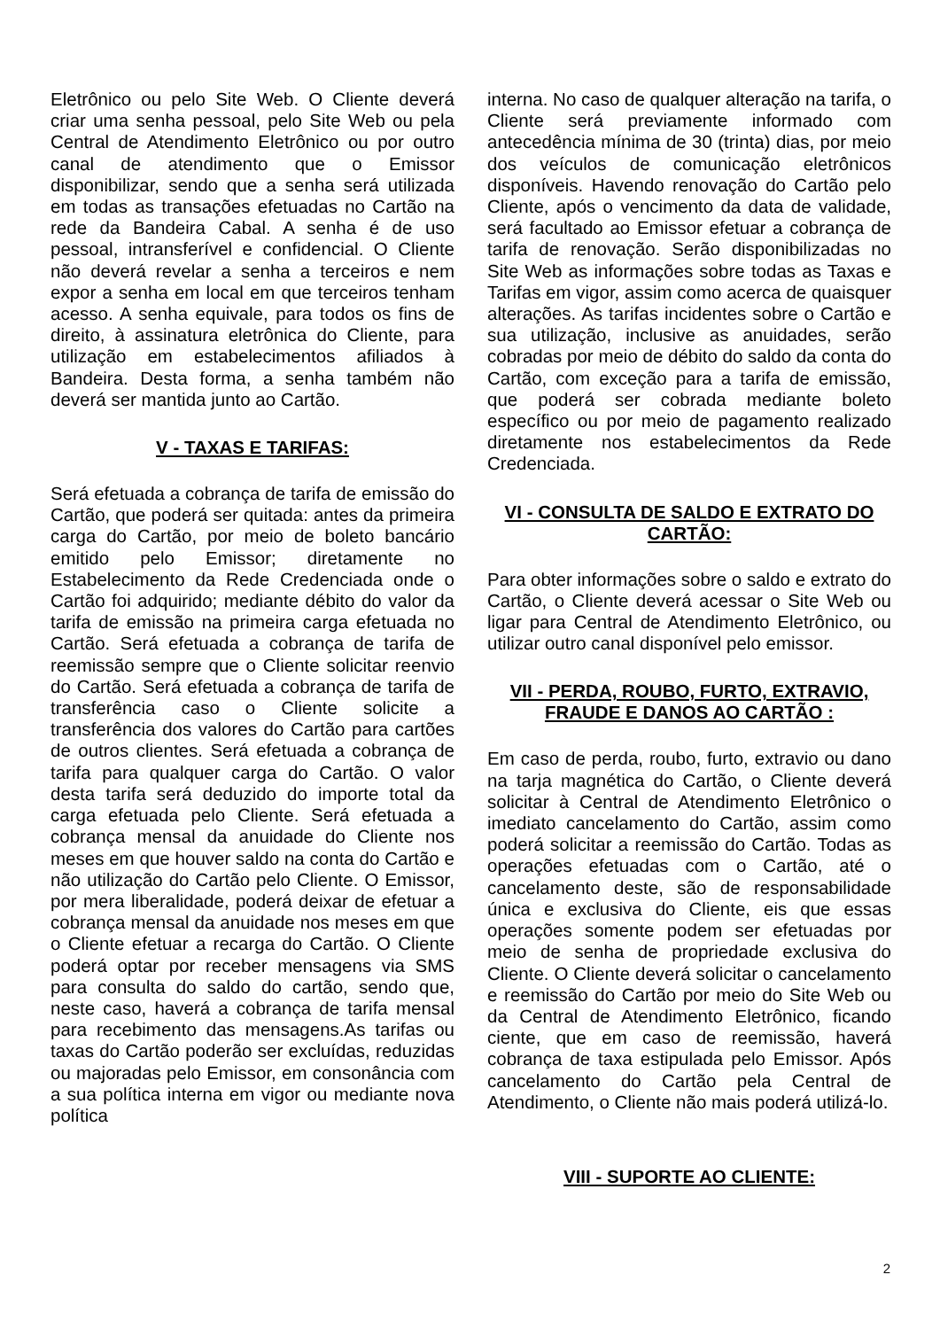Eletrônico ou pelo Site Web. O Cliente deverá criar uma senha pessoal, pelo Site Web ou pela Central de Atendimento Eletrônico ou por outro canal de atendimento que o Emissor disponibilizar, sendo que a senha será utilizada em todas as transações efetuadas no Cartão na rede da Bandeira Cabal. A senha é de uso pessoal, intransferível e confidencial. O Cliente não deverá revelar a senha a terceiros e nem expor a senha em local em que terceiros tenham acesso. A senha equivale, para todos os fins de direito, à assinatura eletrônica do Cliente, para utilização em estabelecimentos afiliados à Bandeira. Desta forma, a senha também não deverá ser mantida junto ao Cartão.
V - TAXAS E TARIFAS:
Será efetuada a cobrança de tarifa de emissão do Cartão, que poderá ser quitada: antes da primeira carga do Cartão, por meio de boleto bancário emitido pelo Emissor; diretamente no Estabelecimento da Rede Credenciada onde o Cartão foi adquirido; mediante débito do valor da tarifa de emissão na primeira carga efetuada no Cartão. Será efetuada a cobrança de tarifa de reemissão sempre que o Cliente solicitar reenvio do Cartão. Será efetuada a cobrança de tarifa de transferência caso o Cliente solicite a transferência dos valores do Cartão para cartões de outros clientes. Será efetuada a cobrança de tarifa para qualquer carga do Cartão. O valor desta tarifa será deduzido do importe total da carga efetuada pelo Cliente. Será efetuada a cobrança mensal da anuidade do Cliente nos meses em que houver saldo na conta do Cartão e não utilização do Cartão pelo Cliente. O Emissor, por mera liberalidade, poderá deixar de efetuar a cobrança mensal da anuidade nos meses em que o Cliente efetuar a recarga do Cartão. O Cliente poderá optar por receber mensagens via SMS para consulta do saldo do cartão, sendo que, neste caso, haverá a cobrança de tarifa mensal para recebimento das mensagens.As tarifas ou taxas do Cartão poderão ser excluídas, reduzidas ou majoradas pelo Emissor, em consonância com a sua política interna em vigor ou mediante nova política
interna. No caso de qualquer alteração na tarifa, o Cliente será previamente informado com antecedência mínima de 30 (trinta) dias, por meio dos veículos de comunicação eletrônicos disponíveis. Havendo renovação do Cartão pelo Cliente, após o vencimento da data de validade, será facultado ao Emissor efetuar a cobrança de tarifa de renovação. Serão disponibilizadas no Site Web as informações sobre todas as Taxas e Tarifas em vigor, assim como acerca de quaisquer alterações. As tarifas incidentes sobre o Cartão e sua utilização, inclusive as anuidades, serão cobradas por meio de débito do saldo da conta do Cartão, com exceção para a tarifa de emissão, que poderá ser cobrada mediante boleto específico ou por meio de pagamento realizado diretamente nos estabelecimentos da Rede Credenciada.
VI - CONSULTA DE SALDO E EXTRATO DO CARTÃO:
Para obter informações sobre o saldo e extrato do Cartão, o Cliente deverá acessar o Site Web ou ligar para Central de Atendimento Eletrônico, ou utilizar outro canal disponível pelo emissor.
VII - PERDA, ROUBO, FURTO, EXTRAVIO, FRAUDE E DANOS AO CARTÃO :
Em caso de perda, roubo, furto, extravio ou dano na tarja magnética do Cartão, o Cliente deverá solicitar à Central de Atendimento Eletrônico o imediato cancelamento do Cartão, assim como poderá solicitar a reemissão do Cartão. Todas as operações efetuadas com o Cartão, até o cancelamento deste, são de responsabilidade única e exclusiva do Cliente, eis que essas operações somente podem ser efetuadas por meio de senha de propriedade exclusiva do Cliente. O Cliente deverá solicitar o cancelamento e reemissão do Cartão por meio do Site Web ou da Central de Atendimento Eletrônico, ficando ciente, que em caso de reemissão, haverá cobrança de taxa estipulada pelo Emissor. Após cancelamento do Cartão pela Central de Atendimento, o Cliente não mais poderá utilizá-lo.
VIII - SUPORTE AO CLIENTE:
2